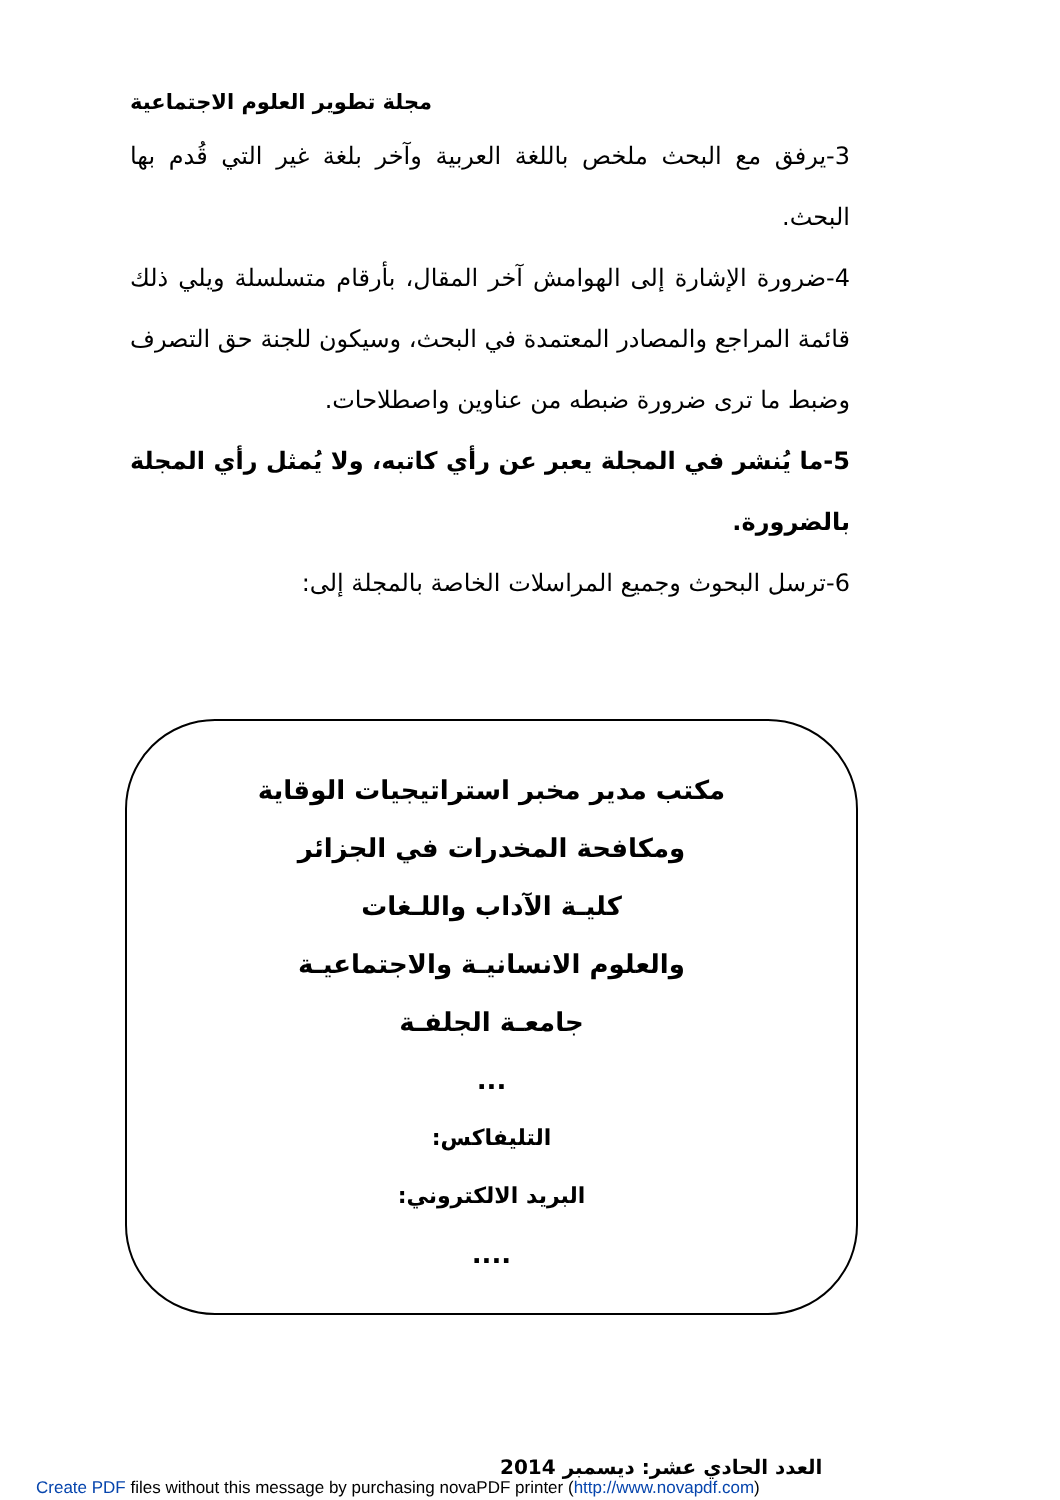مجلة تطوير العلوم الاجتماعية
3-يرفق مع البحث ملخص باللغة العربية وآخر بلغة غير التي قُدم بها البحث.
4-ضرورة الإشارة إلى الهوامش آخر المقال، بأرقام متسلسلة ويلي ذلك قائمة المراجع والمصادر المعتمدة في البحث، وسيكون للجنة حق التصرف وضبط ما ترى ضرورة ضبطه من عناوين واصطلاحات.
5-ما يُنشر في المجلة يعبر عن رأي كاتبه، ولا يُمثل رأي المجلة بالضرورة.
6-ترسل البحوث وجميع المراسلات الخاصة بالمجلة إلى:
مكتب مدير مخبر استراتيجيات الوقاية
ومكافحة المخدرات في الجزائر
كليـة الآداب واللـغات
والعلوم الانسانيـة والاجتماعيـة
جامعـة الجلفـة
...
التليفاكس:
البريد الالكتروني:
....
العدد الحادي عشر: ديسمبر 2014
Create PDF files without this message by purchasing novaPDF printer (http://www.novapdf.com)